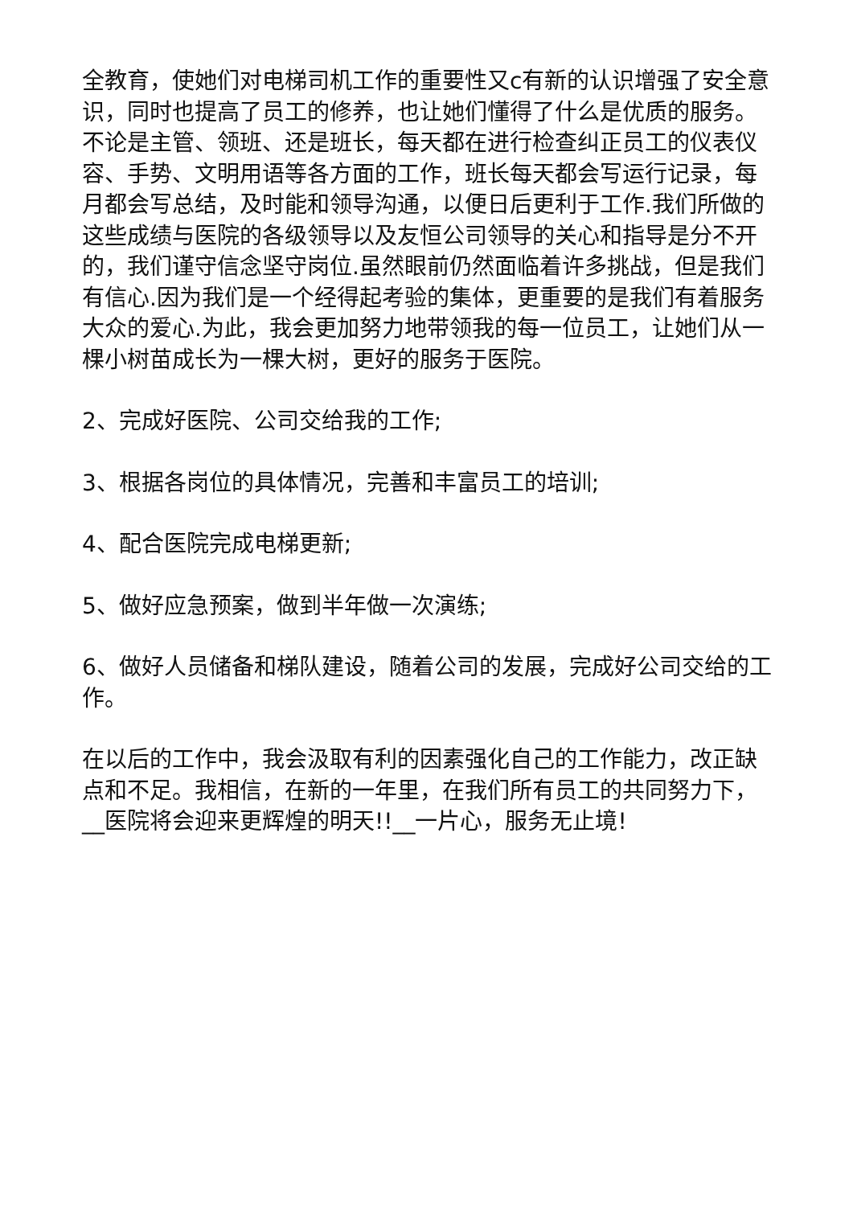全教育，使她们对电梯司机工作的重要性又c有新的认识增强了安全意识，同时也提高了员工的修养，也让她们懂得了什么是优质的服务。不论是主管、领班、还是班长，每天都在进行检查纠正员工的仪表仪容、手势、文明用语等各方面的工作，班长每天都会写运行记录，每月都会写总结，及时能和领导沟通，以便日后更利于工作.我们所做的这些成绩与医院的各级领导以及友恒公司领导的关心和指导是分不开的，我们谨守信念坚守岗位.虽然眼前仍然面临着许多挑战，但是我们有信心.因为我们是一个经得起考验的集体，更重要的是我们有着服务大众的爱心.为此，我会更加努力地带领我的每一位员工，让她们从一棵小树苗成长为一棵大树，更好的服务于医院。
2、完成好医院、公司交给我的工作;
3、根据各岗位的具体情况，完善和丰富员工的培训;
4、配合医院完成电梯更新;
5、做好应急预案，做到半年做一次演练;
6、做好人员储备和梯队建设，随着公司的发展，完成好公司交给的工作。
在以后的工作中，我会汲取有利的因素强化自己的工作能力，改正缺点和不足。我相信，在新的一年里，在我们所有员工的共同努力下，__医院将会迎来更辉煌的明天!!__一片心，服务无止境!